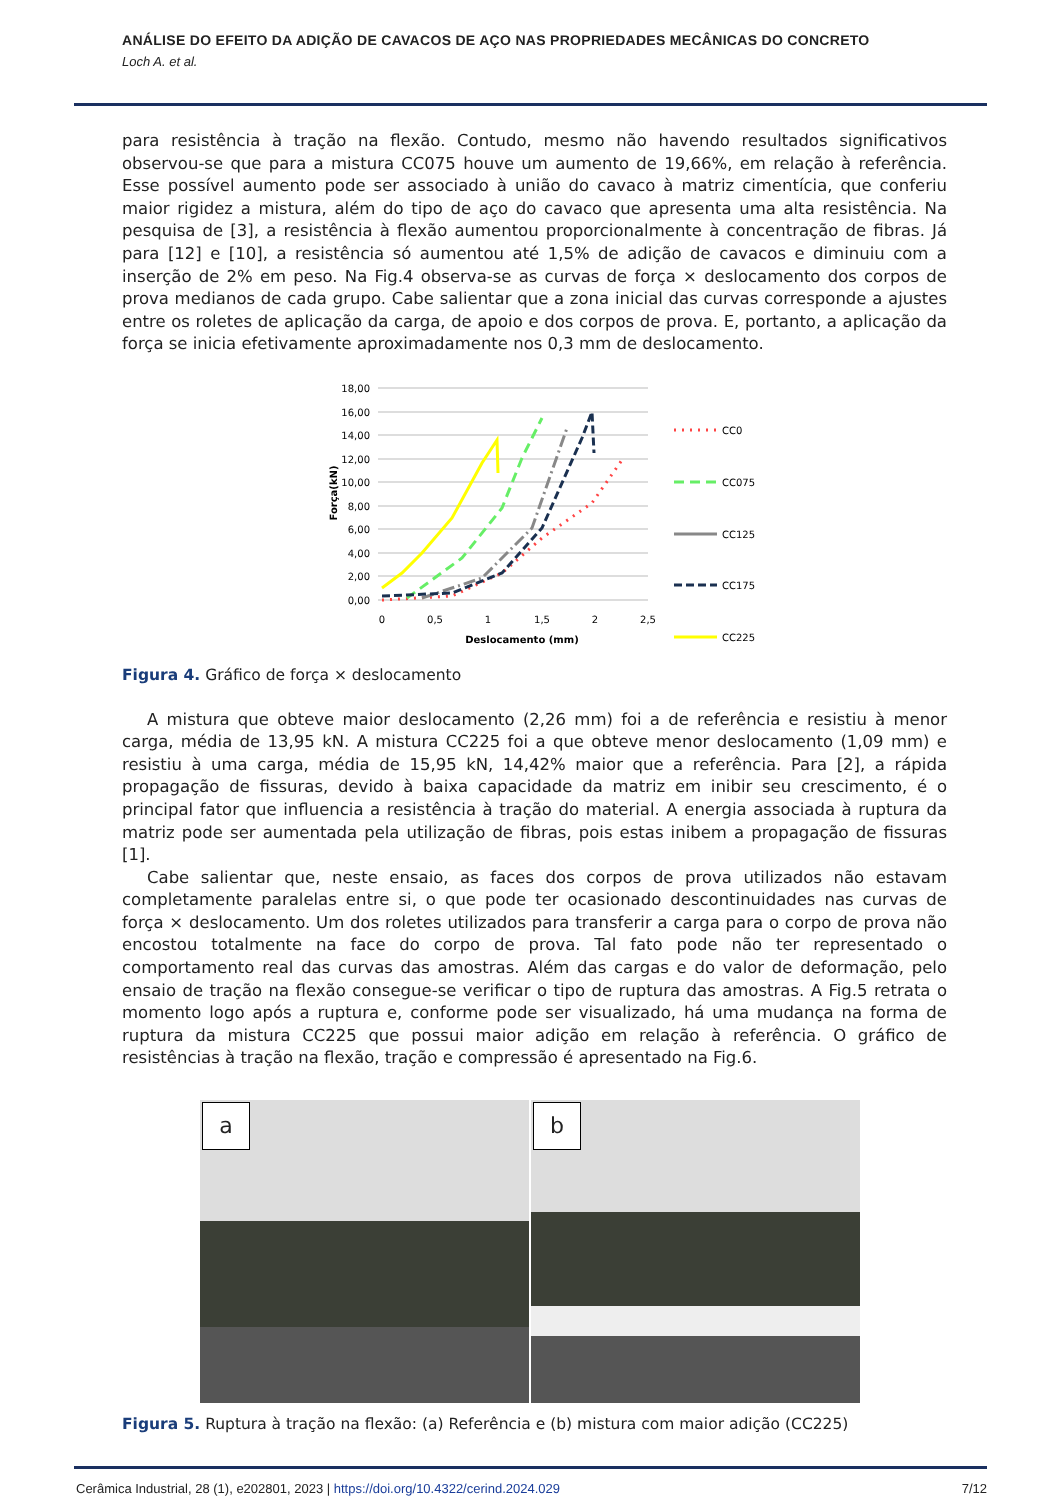ANÁLISE DO EFEITO DA ADIÇÃO DE CAVACOS DE AÇO NAS PROPRIEDADES MECÂNICAS DO CONCRETO
Loch A. et al.
para resistência à tração na flexão. Contudo, mesmo não havendo resultados significativos observou-se que para a mistura CC075 houve um aumento de 19,66%, em relação à referência. Esse possível aumento pode ser associado à união do cavaco à matriz cimentícia, que conferiu maior rigidez a mistura, além do tipo de aço do cavaco que apresenta uma alta resistência. Na pesquisa de [3], a resistência à flexão aumentou proporcionalmente à concentração de fibras. Já para [12] e [10], a resistência só aumentou até 1,5% de adição de cavacos e diminuiu com a inserção de 2% em peso. Na Fig.4 observa-se as curvas de força × deslocamento dos corpos de prova medianos de cada grupo. Cabe salientar que a zona inicial das curvas corresponde a ajustes entre os roletes de aplicação da carga, de apoio e dos corpos de prova. E, portanto, a aplicação da força se inicia efetivamente aproximadamente nos 0,3 mm de deslocamento.
18,00
16,00
14,00
12,00
10,00
8,00
6,00
4,00
2,00
0,00
0
0,5
1
1,5
2
2,5
Deslocamento (mm)
Força(kN)
CC0
CC075
CC125
CC175
CC225
Figura 4. Gráfico de força × deslocamento
A mistura que obteve maior deslocamento (2,26 mm) foi a de referência e resistiu à menor carga, média de 13,95 kN. A mistura CC225 foi a que obteve menor deslocamento (1,09 mm) e resistiu à uma carga, média de 15,95 kN, 14,42% maior que a referência. Para [2], a rápida propagação de fissuras, devido à baixa capacidade da matriz em inibir seu crescimento, é o principal fator que influencia a resistência à tração do material. A energia associada à ruptura da matriz pode ser aumentada pela utilização de fibras, pois estas inibem a propagação de fissuras [1].
Cabe salientar que, neste ensaio, as faces dos corpos de prova utilizados não estavam completamente paralelas entre si, o que pode ter ocasionado descontinuidades nas curvas de força × deslocamento. Um dos roletes utilizados para transferir a carga para o corpo de prova não encostou totalmente na face do corpo de prova. Tal fato pode não ter representado o comportamento real das curvas das amostras. Além das cargas e do valor de deformação, pelo ensaio de tração na flexão consegue-se verificar o tipo de ruptura das amostras. A Fig.5 retrata o momento logo após a ruptura e, conforme pode ser visualizado, há uma mudança na forma de ruptura da mistura CC225 que possui maior adição em relação à referência. O gráfico de resistências à tração na flexão, tração e compressão é apresentado na Fig.6.
a
b
Figura 5. Ruptura à tração na flexão: (a) Referência e (b) mistura com maior adição (CC225)
Cerâmica Industrial, 28 (1), e202801, 2023 | https://doi.org/10.4322/cerind.2024.029 7/12